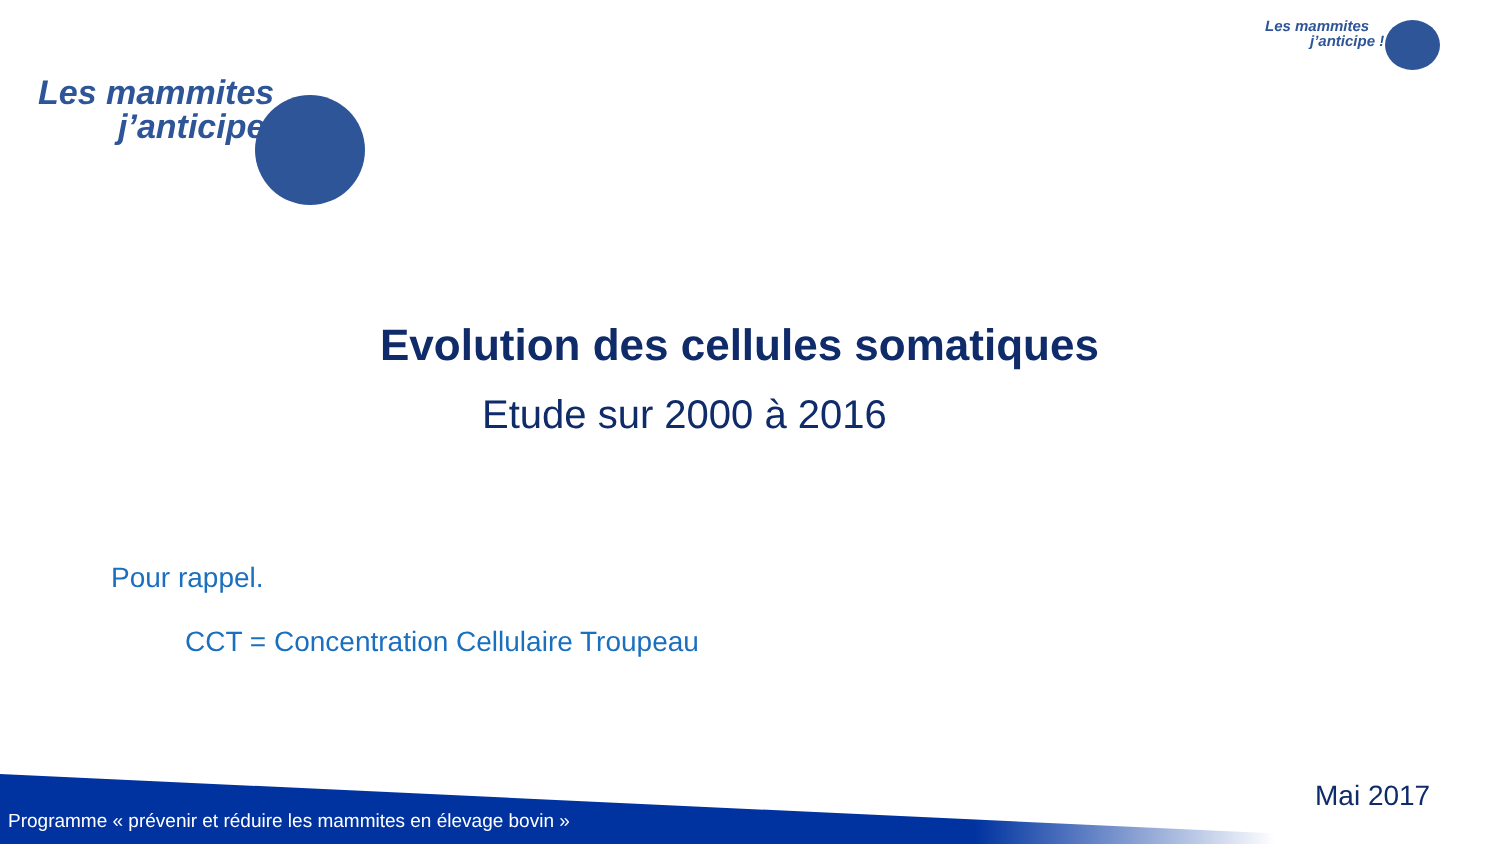Les mammites
j’anticipe !
Les mammites
j’anticipe !
Evolution des cellules somatiques
Etude sur 2000 à 2016
Pour rappel.
CCT = Concentration Cellulaire Troupeau
Programme « prévenir et réduire les mammites en élevage bovin »
Mai 2017